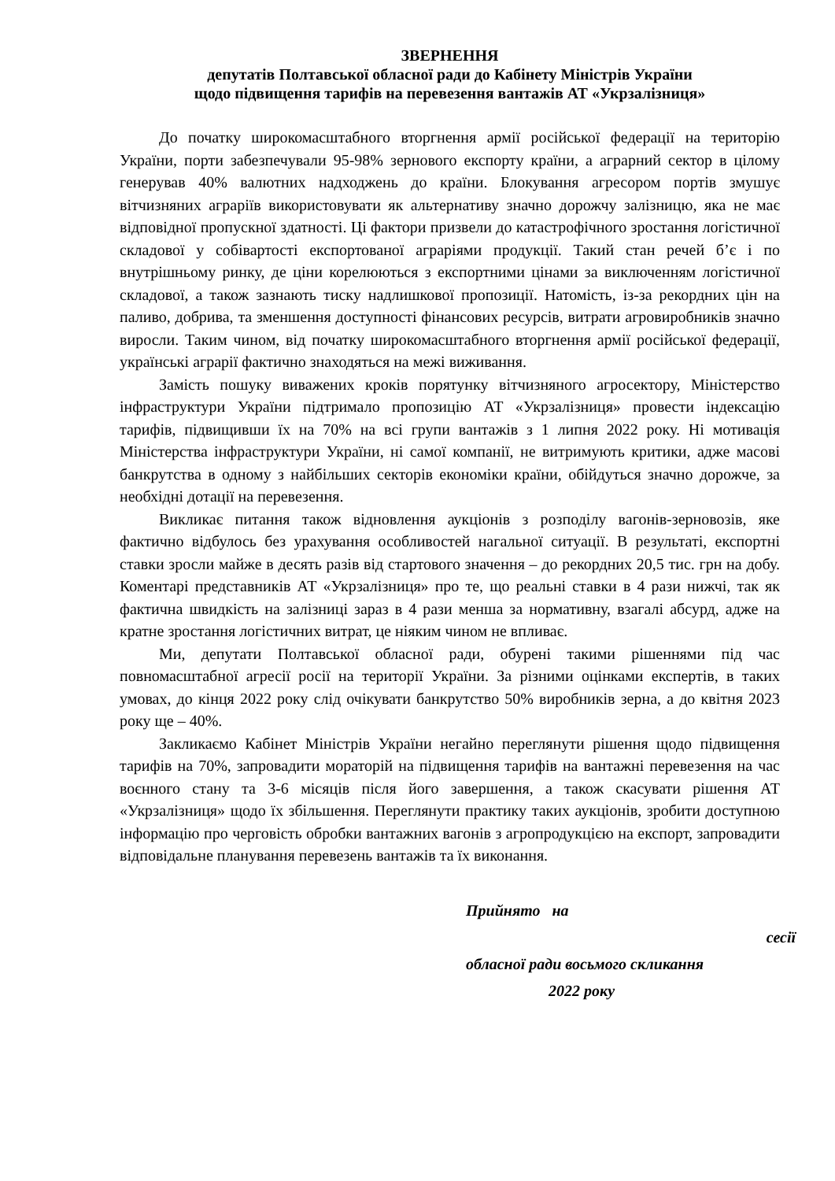ЗВЕРНЕННЯ
депутатів Полтавської обласної ради до Кабінету Міністрів України
щодо підвищення тарифів на перевезення вантажів АТ «Укрзалізниця»
До початку широкомасштабного вторгнення армії російської федерації на територію України, порти забезпечували 95-98% зернового експорту країни, а аграрний сектор в цілому генерував 40% валютних надходжень до країни. Блокування агресором портів змушує вітчизняних аграріїв використовувати як альтернативу значно дорожчу залізницю, яка не має відповідної пропускної здатності. Ці фактори призвели до катастрофічного зростання логістичної складової у собівартості експортованої аграріями продукції. Такий стан речей б’є і по внутрішньому ринку, де ціни корелюються з експортними цінами за виключенням логістичної складової, а також зазнають тиску надлишкової пропозиції. Натомість, із-за рекордних цін на паливо, добрива, та зменшення доступності фінансових ресурсів, витрати агровиробників значно виросли. Таким чином, від початку широкомасштабного вторгнення армії російської федерації, українські аграрії фактично знаходяться на межі виживання.
Замість пошуку виважених кроків порятунку вітчизняного агросектору, Міністерство інфраструктури України підтримало пропозицію АТ «Укрзалізниця» провести індексацію тарифів, підвищивши їх на 70% на всі групи вантажів з 1 липня 2022 року. Ні мотивація Міністерства інфраструктури України, ні самої компанії, не витримують критики, адже масові банкрутства в одному з найбільших секторів економіки країни, обійдуться значно дорожче, за необхідні дотації на перевезення.
Викликає питання також відновлення аукціонів з розподілу вагонів-зерновозів, яке фактично відбулось без урахування особливостей нагальної ситуації. В результаті, експортні ставки зросли майже в десять разів від стартового значення – до рекордних 20,5 тис. грн на добу. Коментарі представників АТ «Укрзалізниця» про те, що реальні ставки в 4 рази нижчі, так як фактична швидкість на залізниці зараз в 4 рази менша за нормативну, взагалі абсурд, адже на кратне зростання логістичних витрат, це ніяким чином не впливає.
Ми, депутати Полтавської обласної ради, обурені такими рішеннями під час повномасштабної агресії росії на території України. За різними оцінками експертів, в таких умовах, до кінця 2022 року слід очікувати банкрутство 50% виробників зерна, а до квітня 2023 року ще – 40%.
Закликаємо Кабінет Міністрів України негайно переглянути рішення щодо підвищення тарифів на 70%, запровадити мораторій на підвищення тарифів на вантажні перевезення на час воєнного стану та 3-6 місяців після його завершення, а також скасувати рішення АТ «Укрзалізниця» щодо їх збільшення. Переглянути практику таких аукціонів, зробити доступною інформацію про черговість обробки вантажних вагонів з агропродукцією на експорт, запровадити відповідальне планування перевезень вантажів та їх виконання.
Прийнято на
сесії
обласної ради восьмого скликання
2022 року